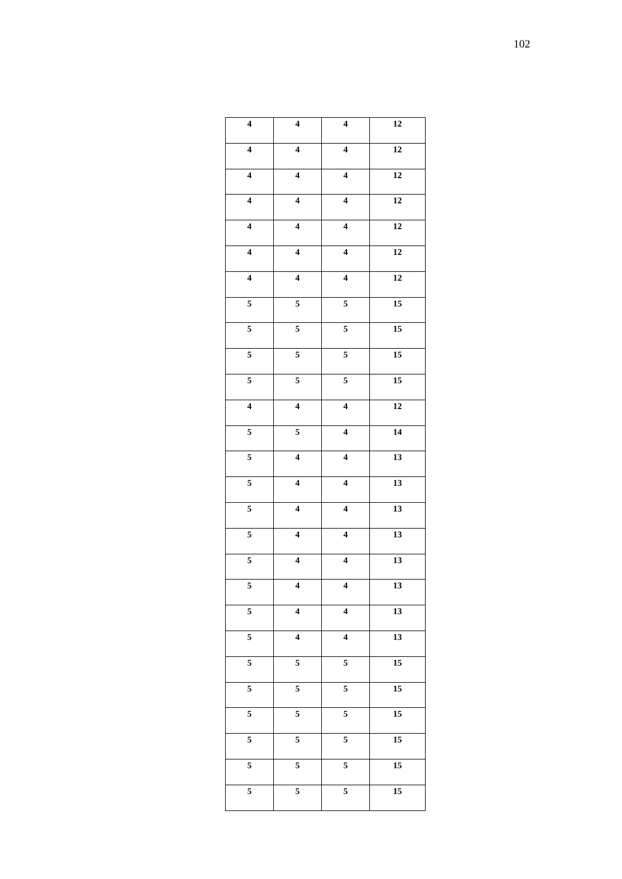102
| 4 | 4 | 4 | 12 |
| 4 | 4 | 4 | 12 |
| 4 | 4 | 4 | 12 |
| 4 | 4 | 4 | 12 |
| 4 | 4 | 4 | 12 |
| 4 | 4 | 4 | 12 |
| 4 | 4 | 4 | 12 |
| 5 | 5 | 5 | 15 |
| 5 | 5 | 5 | 15 |
| 5 | 5 | 5 | 15 |
| 5 | 5 | 5 | 15 |
| 4 | 4 | 4 | 12 |
| 5 | 5 | 4 | 14 |
| 5 | 4 | 4 | 13 |
| 5 | 4 | 4 | 13 |
| 5 | 4 | 4 | 13 |
| 5 | 4 | 4 | 13 |
| 5 | 4 | 4 | 13 |
| 5 | 4 | 4 | 13 |
| 5 | 4 | 4 | 13 |
| 5 | 4 | 4 | 13 |
| 5 | 5 | 5 | 15 |
| 5 | 5 | 5 | 15 |
| 5 | 5 | 5 | 15 |
| 5 | 5 | 5 | 15 |
| 5 | 5 | 5 | 15 |
| 5 | 5 | 5 | 15 |